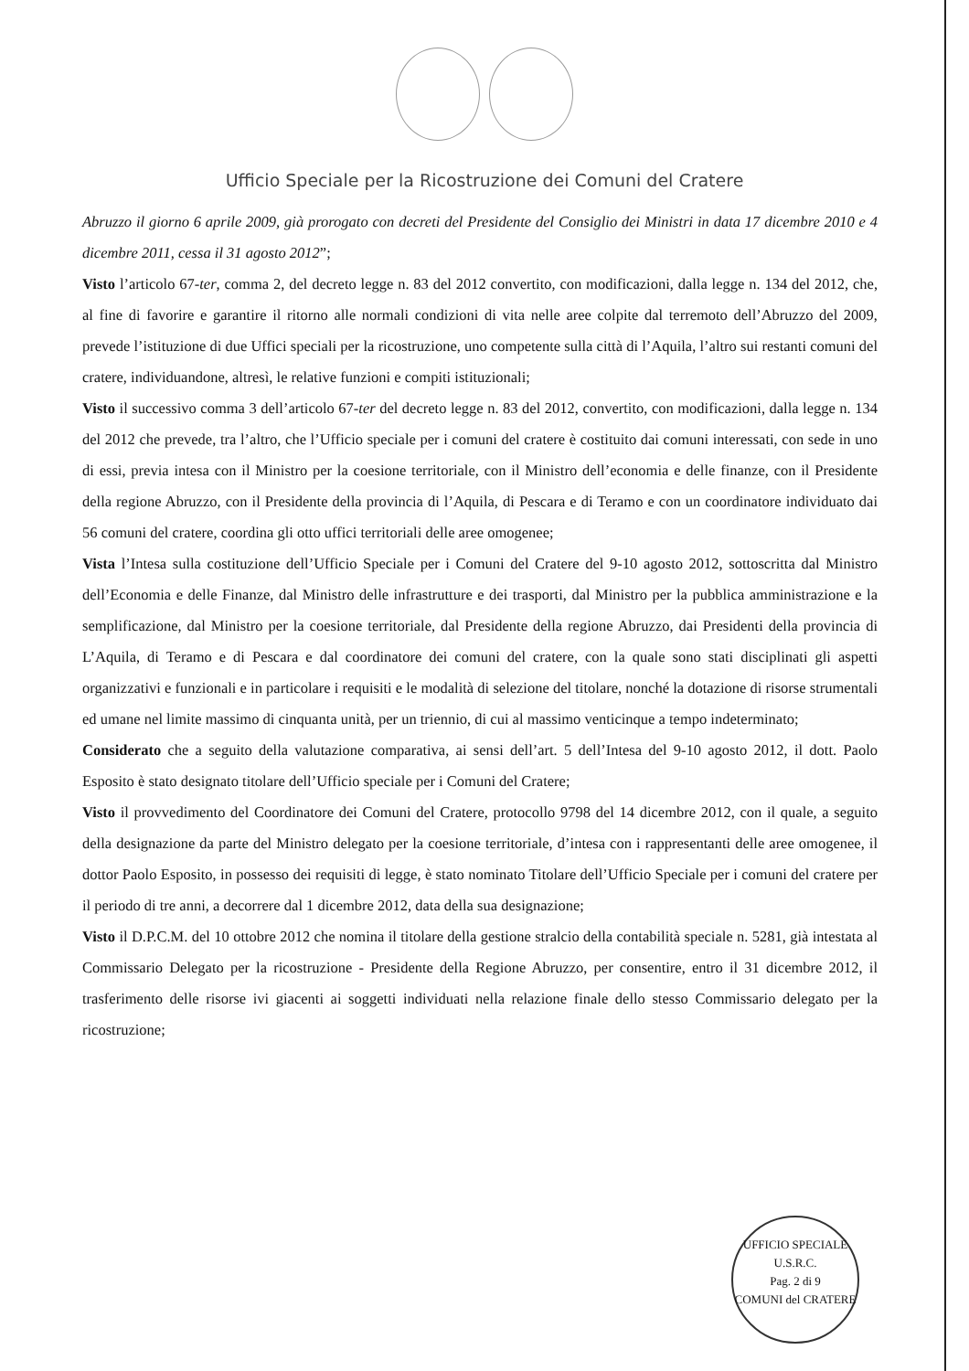Ufficio Speciale per la Ricostruzione dei Comuni del Cratere
Abruzzo il giorno 6 aprile 2009, già prorogato con decreti del Presidente del Consiglio dei Ministri in data 17 dicembre 2010 e 4 dicembre 2011, cessa il 31 agosto 2012”;
Visto l’articolo 67-ter, comma 2, del decreto legge n. 83 del 2012 convertito, con modificazioni, dalla legge n. 134 del 2012, che, al fine di favorire e garantire il ritorno alle normali condizioni di vita nelle aree colpite dal terremoto dell’Abruzzo del 2009, prevede l’istituzione di due Uffici speciali per la ricostruzione, uno competente sulla città di l’Aquila, l’altro sui restanti comuni del cratere, individuandone, altresì, le relative funzioni e compiti istituzionali;
Visto il successivo comma 3 dell’articolo 67-ter del decreto legge n. 83 del 2012, convertito, con modificazioni, dalla legge n. 134 del 2012 che prevede, tra l’altro, che l’Ufficio speciale per i comuni del cratere è costituito dai comuni interessati, con sede in uno di essi, previa intesa con il Ministro per la coesione territoriale, con il Ministro dell’economia e delle finanze, con il Presidente della regione Abruzzo, con il Presidente della provincia di l’Aquila, di Pescara e di Teramo e con un coordinatore individuato dai 56 comuni del cratere, coordina gli otto uffici territoriali delle aree omogenee;
Vista l’Intesa sulla costituzione dell’Ufficio Speciale per i Comuni del Cratere del 9-10 agosto 2012, sottoscritta dal Ministro dell’Economia e delle Finanze, dal Ministro delle infrastrutture e dei trasporti, dal Ministro per la pubblica amministrazione e la semplificazione, dal Ministro per la coesione territoriale, dal Presidente della regione Abruzzo, dai Presidenti della provincia di L’Aquila, di Teramo e di Pescara e dal coordinatore dei comuni del cratere, con la quale sono stati disciplinati gli aspetti organizzativi e funzionali e in particolare i requisiti e le modalità di selezione del titolare, nonché la dotazione di risorse strumentali ed umane nel limite massimo di cinquanta unità, per un triennio, di cui al massimo venticinque a tempo indeterminato;
Considerato che a seguito della valutazione comparativa, ai sensi dell’art. 5 dell’Intesa del 9-10 agosto 2012, il dott. Paolo Esposito è stato designato titolare dell’Ufficio speciale per i Comuni del Cratere;
Visto il provvedimento del Coordinatore dei Comuni del Cratere, protocollo 9798 del 14 dicembre 2012, con il quale, a seguito della designazione da parte del Ministro delegato per la coesione territoriale, d’intesa con i rappresentanti delle aree omogenee, il dottor Paolo Esposito, in possesso dei requisiti di legge, è stato nominato Titolare dell’Ufficio Speciale per i comuni del cratere per il periodo di tre anni, a decorrere dal 1 dicembre 2012, data della sua designazione;
Visto il D.P.C.M. del 10 ottobre 2012 che nomina il titolare della gestione stralcio della contabilità speciale n. 5281, già intestata al Commissario Delegato per la ricostruzione - Presidente della Regione Abruzzo, per consentire, entro il 31 dicembre 2012, il trasferimento delle risorse ivi giacenti ai soggetti individuati nella relazione finale dello stesso Commissario delegato per la ricostruzione;
UFFICIO SPECIALE
U.S.R.C.
Pag. 2 di 9
COMUNI del CRATERE